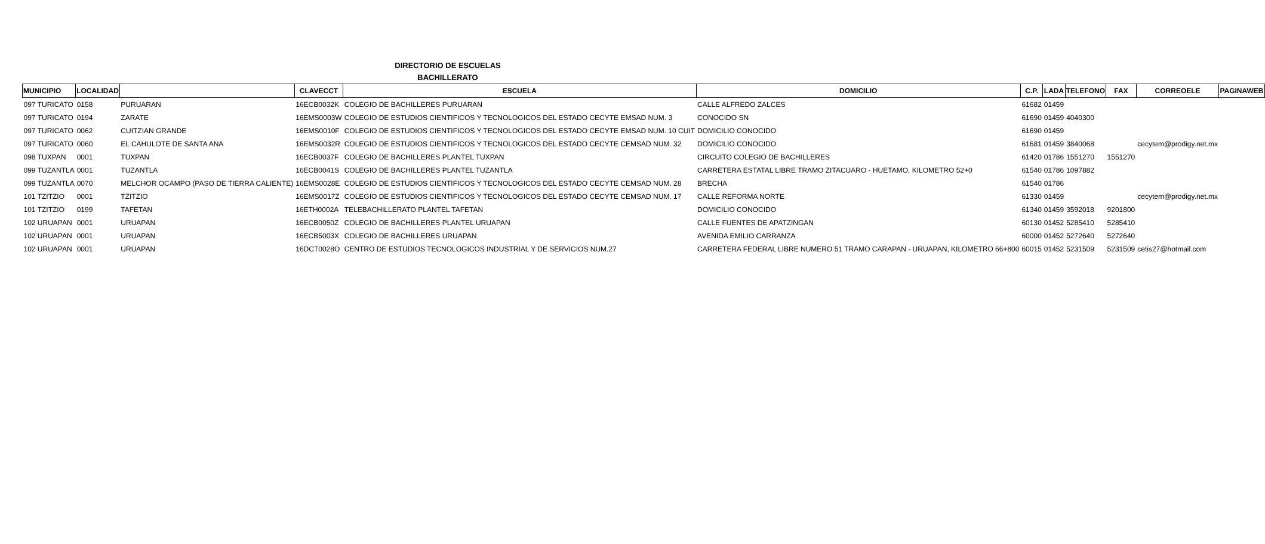DIRECTORIO DE ESCUELAS
BACHILLERATO
| MUNICIPIO | LOCALIDAD | | CLAVECCT | ESCUELA | DOMICILIO | C.P. | LADA | TELEFONO | FAX | CORREOELE | PAGINAWEB |
| --- | --- | --- | --- | --- | --- | --- | --- | --- | --- | --- | --- |
| 097 TURICATO | 0158 | PURUARAN | 16ECB0032K | COLEGIO DE BACHILLERES PURUARAN | CALLE ALFREDO ZALCES | 61682 | 01459 | | | | |
| 097 TURICATO | 0194 | ZARATE | 16EMS0003W | COLEGIO DE ESTUDIOS CIENTIFICOS Y TECNOLOGICOS DEL ESTADO CECYTE EMSAD NUM. 3 | CONOCIDO SN | 61690 | 01459 | 4040300 | | | |
| 097 TURICATO | 0062 | CUITZIAN GRANDE | 16EMS0010F | COLEGIO DE ESTUDIOS CIENTIFICOS Y TECNOLOGICOS DEL ESTADO CECYTE EMSAD NUM. 10 CUIT | DOMICILIO CONOCIDO | 61690 | 01459 | | | | |
| 097 TURICATO | 0060 | EL CAHULOTE DE SANTA ANA | 16EMS0032R | COLEGIO DE ESTUDIOS CIENTIFICOS Y TECNOLOGICOS DEL ESTADO CECYTE CEMSAD NUM. 32 | DOMICILIO CONOCIDO | 61681 | 01459 | 3840068 | | cecytem@prodigy.net.mx | |
| 098 TUXPAN | 0001 | TUXPAN | 16ECB0037F | COLEGIO DE BACHILLERES PLANTEL TUXPAN | CIRCUITO COLEGIO DE BACHILLERES | 61420 | 01786 | 1551270 | 1551270 | | |
| 099 TUZANTLA | 0001 | TUZANTLA | 16ECB0041S | COLEGIO DE BACHILLERES PLANTEL TUZANTLA | CARRETERA ESTATAL LIBRE TRAMO ZITACUARO - HUETAMO, KILOMETRO 52+0 | 61540 | 01786 | 1097882 | | | |
| 099 TUZANTLA | 0070 | MELCHOR OCAMPO (PASO DE TIERRA CALIENTE) | 16EMS0028E | COLEGIO DE ESTUDIOS CIENTIFICOS Y TECNOLOGICOS DEL ESTADO CECYTE CEMSAD NUM. 28 | BRECHA | 61540 | 01786 | | | | |
| 101 TZITZIO | 0001 | TZITZIO | 16EMS0017Z | COLEGIO DE ESTUDIOS CIENTIFICOS Y TECNOLOGICOS DEL ESTADO CECYTE CEMSAD NUM. 17 | CALLE REFORMA NORTE | 61330 | 01459 | | | cecytem@prodigy.net.mx | |
| 101 TZITZIO | 0199 | TAFETAN | 16ETH0002A | TELEBACHILLERATO PLANTEL TAFETAN | DOMICILIO CONOCIDO | 61340 | 01459 | 3592018 | 9201800 | | |
| 102 URUAPAN | 0001 | URUAPAN | 16ECB0050Z | COLEGIO DE BACHILLERES PLANTEL URUAPAN | CALLE FUENTES DE APATZINGAN | 60130 | 01452 | 5285410 | 5285410 | | |
| 102 URUAPAN | 0001 | URUAPAN | 16ECB5003X | COLEGIO DE BACHILLERES URUAPAN | AVENIDA EMILIO CARRANZA | 60000 | 01452 | 5272640 | 5272640 | | |
| 102 URUAPAN | 0001 | URUAPAN | 16DCT0028O | CENTRO DE ESTUDIOS TECNOLOGICOS INDUSTRIAL Y DE SERVICIOS NUM.27 | CARRETERA FEDERAL LIBRE NUMERO 51 TRAMO CARAPAN - URUAPAN, KILOMETRO 66+800 | 60015 | 01452 | 5231509 | 5231509 | cetis27@hotmail.com | |